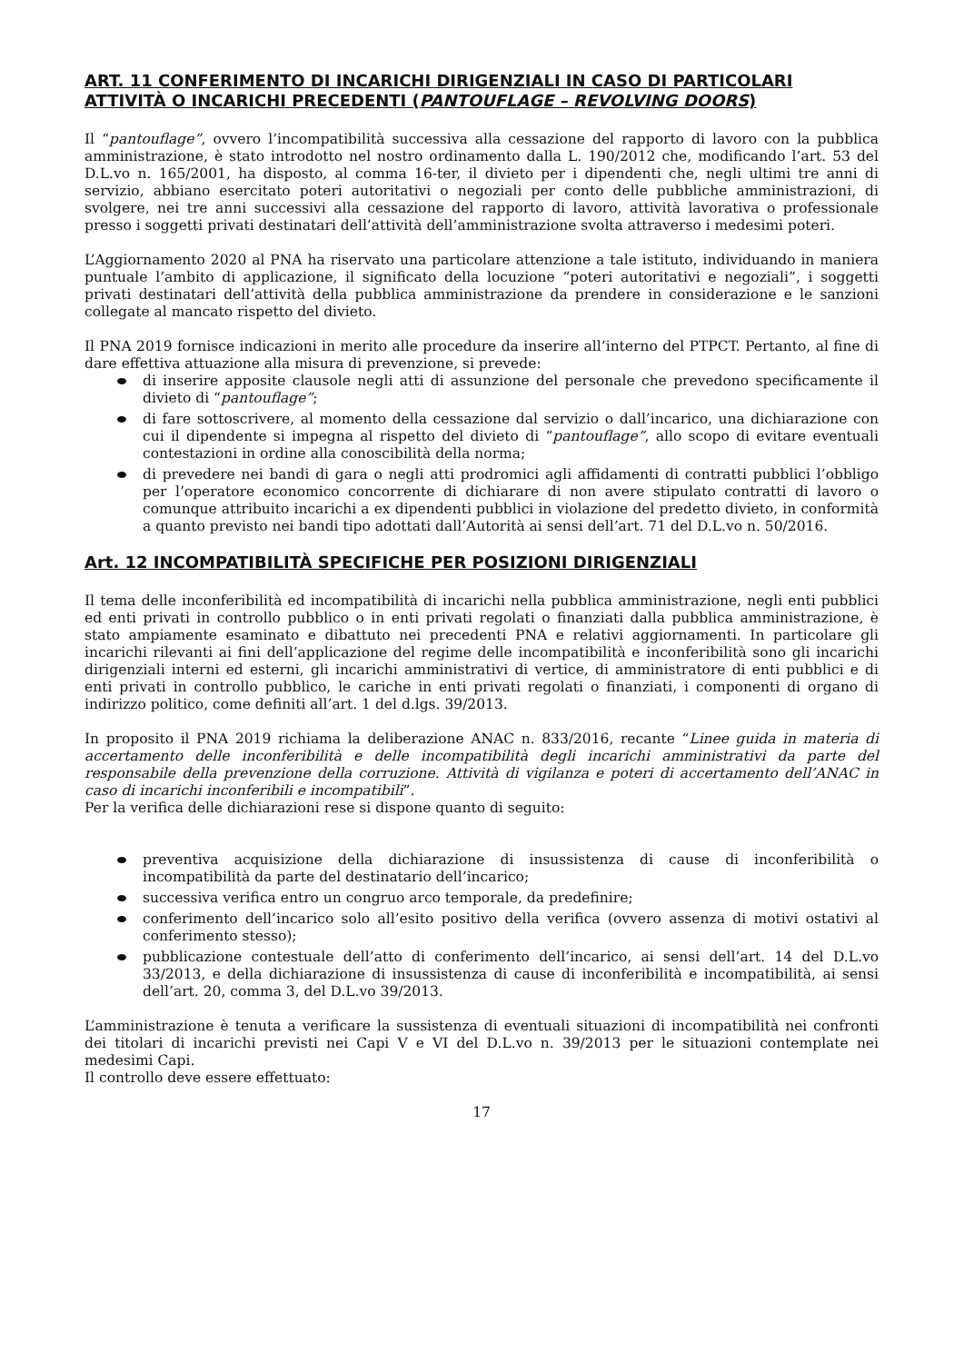ART. 11 CONFERIMENTO DI INCARICHI DIRIGENZIALI IN CASO DI PARTICOLARI ATTIVITÀ O INCARICHI PRECEDENTI (PANTOUFLAGE – REVOLVING DOORS)
Il “pantouflage”, ovvero l’incompatibilità successiva alla cessazione del rapporto di lavoro con la pubblica amministrazione, è stato introdotto nel nostro ordinamento dalla L. 190/2012 che, modificando l’art. 53 del D.L.vo n. 165/2001, ha disposto, al comma 16-ter, il divieto per i dipendenti che, negli ultimi tre anni di servizio, abbiano esercitato poteri autoritativi o negoziali per conto delle pubbliche amministrazioni, di svolgere, nei tre anni successivi alla cessazione del rapporto di lavoro, attività lavorativa o professionale presso i soggetti privati destinatari dell’attività dell’amministrazione svolta attraverso i medesimi poteri.
L’Aggiornamento 2020 al PNA ha riservato una particolare attenzione a tale istituto, individuando in maniera puntuale l’ambito di applicazione, il significato della locuzione “poteri autoritativi e negoziali”, i soggetti privati destinatari dell’attività della pubblica amministrazione da prendere in considerazione e le sanzioni collegate al mancato rispetto del divieto.
Il PNA 2019 fornisce indicazioni in merito alle procedure da inserire all’interno del PTPCT. Pertanto, al fine di dare effettiva attuazione alla misura di prevenzione, si prevede:
di inserire apposite clausole negli atti di assunzione del personale che prevedono specificamente il divieto di “pantouflage”;
di fare sottoscrivere, al momento della cessazione dal servizio o dall’incarico, una dichiarazione con cui il dipendente si impegna al rispetto del divieto di “pantouflage”, allo scopo di evitare eventuali contestazioni in ordine alla conoscibilità della norma;
di prevedere nei bandi di gara o negli atti prodromici agli affidamenti di contratti pubblici l’obbligo per l’operatore economico concorrente di dichiarare di non avere stipulato contratti di lavoro o comunque attribuito incarichi a ex dipendenti pubblici in violazione del predetto divieto, in conformità a quanto previsto nei bandi tipo adottati dall’Autorità ai sensi dell’art. 71 del D.L.vo n. 50/2016.
Art. 12 INCOMPATIBILITÀ SPECIFICHE PER POSIZIONI DIRIGENZIALI
Il tema delle inconferibilità ed incompatibilità di incarichi nella pubblica amministrazione, negli enti pubblici ed enti privati in controllo pubblico o in enti privati regolati o finanziati dalla pubblica amministrazione, è stato ampiamente esaminato e dibattuto nei precedenti PNA e relativi aggiornamenti. In particolare gli incarichi rilevanti ai fini dell’applicazione del regime delle incompatibilità e inconferibilità sono gli incarichi dirigenziali interni ed esterni, gli incarichi amministrativi di vertice, di amministratore di enti pubblici e di enti privati in controllo pubblico, le cariche in enti privati regolati o finanziati, i componenti di organo di indirizzo politico, come definiti all’art. 1 del d.lgs. 39/2013.
In proposito il PNA 2019 richiama la deliberazione ANAC n. 833/2016, recante “Linee guida in materia di accertamento delle inconferibilità e delle incompatibilità degli incarichi amministrativi da parte del responsabile della prevenzione della corruzione. Attività di vigilanza e poteri di accertamento dell’ANAC in caso di incarichi inconferibili e incompatibili”.
Per la verifica delle dichiarazioni rese si dispone quanto di seguito:
preventiva acquisizione della dichiarazione di insussistenza di cause di inconferibilità o incompatibilità da parte del destinatario dell’incarico;
successiva verifica entro un congruo arco temporale, da predefinire;
conferimento dell’incarico solo all’esito positivo della verifica (ovvero assenza di motivi ostativi al conferimento stesso);
pubblicazione contestuale dell’atto di conferimento dell’incarico, ai sensi dell’art. 14 del D.L.vo 33/2013, e della dichiarazione di insussistenza di cause di inconferibilità e incompatibilità, ai sensi dell’art. 20, comma 3, del D.L.vo 39/2013.
L’amministrazione è tenuta a verificare la sussistenza di eventuali situazioni di incompatibilità nei confronti dei titolari di incarichi previsti nei Capi V e VI del D.L.vo n. 39/2013 per le situazioni contemplate nei medesimi Capi.
Il controllo deve essere effettuato:
17